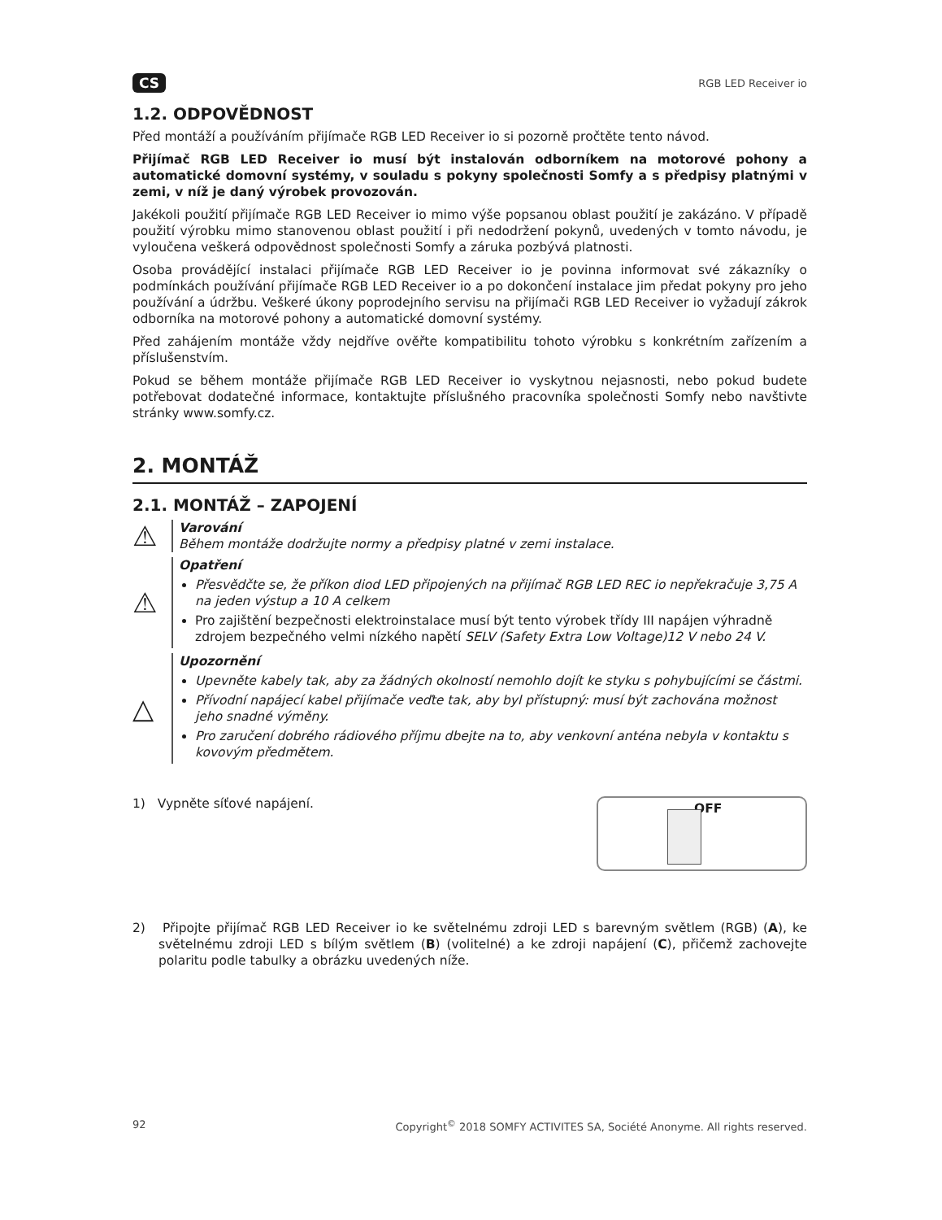CS RGB LED Receiver io
1.2. ODPOVĚDNOST
Před montáží a používáním přijímače RGB LED Receiver io si pozorně pročtěte tento návod.
Přijímač RGB LED Receiver io musí být instalován odborníkem na motorové pohony a automatické domovní systémy, v souladu s pokyny společnosti Somfy a s předpisy platnými v zemi, v níž je daný výrobek provozován.
Jakékoli použití přijímače RGB LED Receiver io mimo výše popsanou oblast použití je zakázáno. V případě použití výrobku mimo stanovenou oblast použití i při nedodržení pokynů, uvedených v tomto návodu, je vyloučena veškerá odpovědnost společnosti Somfy a záruka pozbývá platnosti.
Osoba provádějící instalaci přijímače RGB LED Receiver io je povinna informovat své zákazníky o podmínkách používání přijímače RGB LED Receiver io a po dokončení instalace jim předat pokyny pro jeho používání a údržbu. Veškeré úkony poprodejního servisu na přijímači RGB LED Receiver io vyžadují zákrok odborníka na motorové pohony a automatické domovní systémy.
Před zahájením montáže vždy nejdříve ověřte kompatibilitu tohoto výrobku s konkrétním zařízením a příslušenstvím.
Pokud se během montáže přijímače RGB LED Receiver io vyskytnou nejasnosti, nebo pokud budete potřebovat dodatečné informace, kontaktujte příslušného pracovníka společnosti Somfy nebo navštivte stránky www.somfy.cz.
2. MONTÁŽ
2.1. MONTÁŽ – ZAPOJENÍ
⚠
Varování
Během montáže dodržujte normy a předpisy platné v zemi instalace.
⚠
Opatření
Přesvědčte se, že příkon diod LED připojených na přijímač RGB LED REC io nepřekračuje 3,75 A na jeden výstup a 10 A celkem
Pro zajištění bezpečnosti elektroinstalace musí být tento výrobek třídy III napájen výhradně zdrojem bezpečného velmi nízkého napětí SELV (Safety Extra Low Voltage)12 V nebo 24 V.
△
Upozornění
Upevněte kabely tak, aby za žádných okolností nemohlo dojít ke styku s pohybujícími se částmi.
Přívodní napájecí kabel přijímače veďte tak, aby byl přístupný: musí být zachována možnost jeho snadné výměny.
Pro zaručení dobrého rádiového příjmu dbejte na to, aby venkovní anténa nebyla v kontaktu s kovovým předmětem.
1) Vypněte síťové napájení.
OFF
2) Připojte přijímač RGB LED Receiver io ke světelnému zdroji LED s barevným světlem (RGB) (A), ke světelnému zdroji LED s bílým světlem (B) (volitelné) a ke zdroji napájení (C), přičemž zachovejte polaritu podle tabulky a obrázku uvedených níže.
92 Copyright<sup>©</sup> 2018 SOMFY ACTIVITES SA, Société Anonyme. All rights reserved.